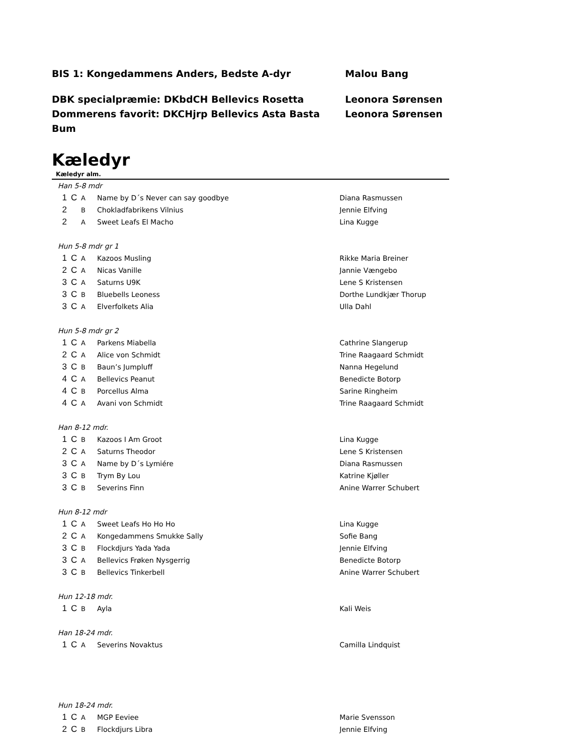BIS 1: Kongedammens Anders, Bedste A-dyr Malou Bang
DBK specialpræmie: DKbdCH Bellevics Rosetta Leonora Sørensen
Dommerens favorit: DKCHjrp Bellevics Asta Basta Bum Leonora Sørensen
Kæledyr
Kæledyr alm.
| Han 5-8 mdr | | | | |
| 1 | C | A | Name by D´s Never can say goodbye | Diana Rasmussen |
| 2 | | B | Chokladfabrikens Vilnius | Jennie Elfving |
| 2 | | A | Sweet Leafs El Macho | Lina Kugge |
| Hun 5-8 mdr gr 1 | | | | |
| 1 | C | A | Kazoos Musling | Rikke Maria Breiner |
| 2 | C | A | Nicas Vanille | Jannie Vængebo |
| 3 | C | A | Saturns U9K | Lene S Kristensen |
| 3 | C | B | Bluebells Leoness | Dorthe Lundkjær Thorup |
| 3 | C | A | Elverfolkets Alia | Ulla Dahl |
| Hun 5-8 mdr gr 2 | | | | |
| 1 | C | A | Parkens Miabella | Cathrine Slangerup |
| 2 | C | A | Alice von Schmidt | Trine Raagaard Schmidt |
| 3 | C | B | Baun’s Jumpluff | Nanna Hegelund |
| 4 | C | A | Bellevics Peanut | Benedicte Botorp |
| 4 | C | B | Porcellus Alma | Sarine Ringheim |
| 4 | C | A | Avani von Schmidt | Trine Raagaard Schmidt |
| Han 8-12 mdr. | | | | |
| 1 | C | B | Kazoos I Am Groot | Lina Kugge |
| 2 | C | A | Saturns Theodor | Lene S Kristensen |
| 3 | C | A | Name by D´s Lymiére | Diana Rasmussen |
| 3 | C | B | Trym By Lou | Katrine Kjøller |
| 3 | C | B | Severins Finn | Anine Warrer Schubert |
| Hun 8-12 mdr | | | | |
| 1 | C | A | Sweet Leafs Ho Ho Ho | Lina Kugge |
| 2 | C | A | Kongedammens Smukke Sally | Sofie Bang |
| 3 | C | B | Flockdjurs Yada Yada | Jennie Elfving |
| 3 | C | A | Bellevics Frøken Nysgerrig | Benedicte Botorp |
| 3 | C | B | Bellevics Tinkerbell | Anine Warrer Schubert |
| Hun 12-18 mdr. | | | | |
| 1 | C | B | Ayla | Kali Weis |
| Han 18-24 mdr. | | | | |
| 1 | C | A | Severins Novaktus | Camilla Lindquist |
| Hun 18-24 mdr. | | | | |
| 1 | C | A | MGP Eeviee | Marie Svensson |
| 2 | C | B | Flockdjurs Libra | Jennie Elfving |